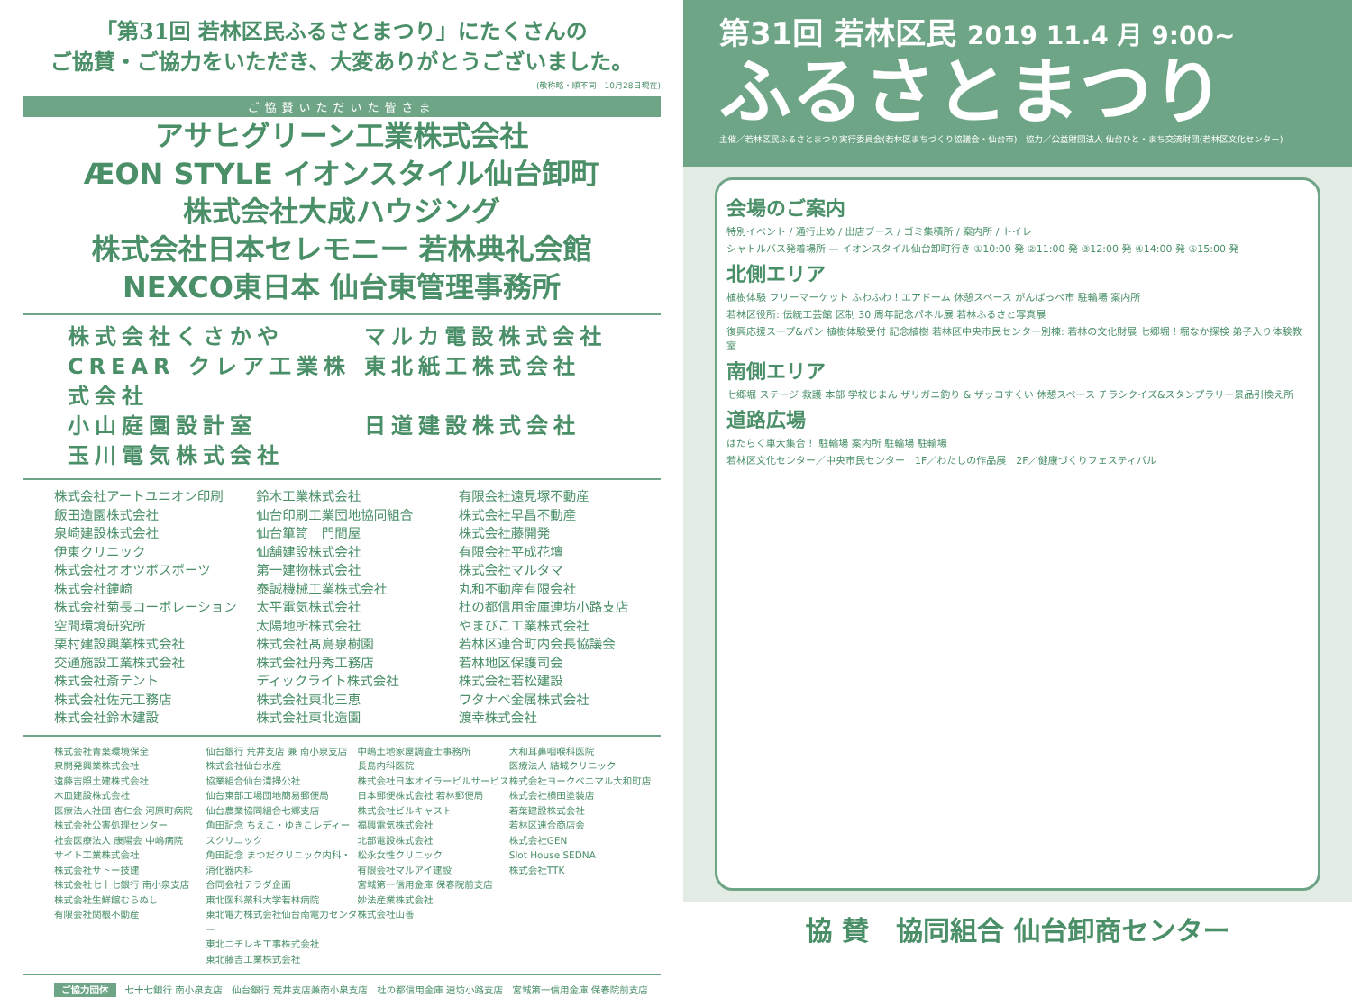「第31回 若林区民ふるさとまつり」にたくさんの
ご協賛・ご協力をいただき、大変ありがとうございました。
(敬称略・順不同　10月28日現在)
ご協賛いただいた皆さま
アサヒグリーン工業株式会社
ÆON STYLE イオンスタイル仙台卸町
株式会社大成ハウジング
株式会社日本セレモニー 若林典礼会館
NEXCO東日本 仙台東管理事務所
株式会社くさかや
マルカ電設株式会社
CREAR クレア工業株式会社
東北紙工株式会社
小山庭園設計室
日道建設株式会社
玉川電気株式会社
株式会社アートユニオン印刷
飯田造園株式会社
泉崎建設株式会社
伊東クリニック
株式会社オオツボスポーツ
株式会社鐘崎
株式会社菊長コーポレーション
空間環境研究所
栗村建設興業株式会社
交通施設工業株式会社
株式会社斎テント
株式会社佐元工務店
株式会社鈴木建設
鈴木工業株式会社
仙台印刷工業団地協同組合
仙台箪笥　門間屋
仙舗建設株式会社
第一建物株式会社
泰誠機械工業株式会社
太平電気株式会社
太陽地所株式会社
株式会社髙島泉樹園
株式会社丹秀工務店
ディックライト株式会社
株式会社東北三恵
株式会社東北造園
有限会社遠見塚不動産
株式会社早昌不動産
株式会社藤開発
有限会社平成花壇
株式会社マルタマ
丸和不動産有限会社
杜の都信用金庫連坊小路支店
やまびこ工業株式会社
若林区連合町内会長協議会
若林地区保護司会
株式会社若松建設
ワタナベ金属株式会社
渡幸株式会社
株式会社青葉環境保全
泉開発興業株式会社
遠藤吉照土建株式会社
木皿建設株式会社
医療法人社団 杏仁会 河原町病院
株式会社公害処理センター
社会医療法人 康陽会 中嶋病院
サイト工業株式会社
株式会社サトー技建
株式会社七十七銀行 南小泉支店
株式会社生鮮館むらぬし
有限会社関根不動産
仙台銀行 荒井支店 兼 南小泉支店
株式会社仙台水産
協業組合仙台清掃公社
仙台東部工場団地簡易郵便局
仙台農業協同組合七郷支店
角田記念 ちえこ・ゆきこレディースクリニック
角田記念 まつだクリニック内科・消化器内科
合同会社テラダ企画
東北医科薬科大学若林病院
東北電力株式会社仙台南電力センター
東北ニチレキ工事株式会社
東北藤吉工業株式会社
中嶋土地家屋調査士事務所
長島内科医院
株式会社日本オイラービルサービス
日本郵便株式会社 若林郵便局
株式会社ビルキャスト
福興電気株式会社
北部電設株式会社
松永女性クリニック
有限会社マルアイ建設
宮城第一信用金庫 保春院前支店
妙法産業株式会社
株式会社山善
大和耳鼻咽喉科医院
医療法人 結城クリニック
株式会社ヨークベニマル大和町店
株式会社横田塗装店
若葉建設株式会社
若林区連合商店会
株式会社GEN
Slot House SEDNA
株式会社TTK
ご協力団体 七十七銀行 南小泉支店　仙台銀行 荒井支店兼南小泉支店　杜の都信用金庫 連坊小路支店　宮城第一信用金庫 保春院前支店
第31回 若林区民 2019 11.4 月 9:00~
ふるさとまつり
主催／若林区民ふるさとまつり実行委員会(若林区まちづくり協議会・仙台市)　協力／公益財団法人 仙台ひと・まち交流財団(若林区文化センター)
会場のご案内
特別イベント / 通行止め / 出店ブース / ゴミ集積所 / 案内所 / トイレ
シャトルバス発着場所 — イオンスタイル仙台卸町行き ①10:00 発 ②11:00 発 ③12:00 発 ④14:00 発 ⑤15:00 発
北側エリア
植樹体験 フリーマーケット ふわふわ！エアドーム 休憩スペース がんばっぺ市 駐輪場 案内所
若林区役所: 伝統工芸館 区制 30 周年記念パネル展 若林ふるさと写真展
復興応援スープ&パン 植樹体験受付 記念植樹 若林区中央市民センター別棟: 若林の文化財展 七郷堀！堀なか探検 弟子入り体験教室
南側エリア
七郷堀 ステージ 救護 本部 学校じまん ザリガニ釣り & ザッコすくい 休憩スペース チラシクイズ&スタンプラリー景品引換え所
道路広場
はたらく車大集合！ 駐輪場 案内所 駐輪場 駐輪場
若林区文化センター／中央市民センター　1F／わたしの作品展　2F／健康づくりフェスティバル
協 賛　協同組合 仙台卸商センター